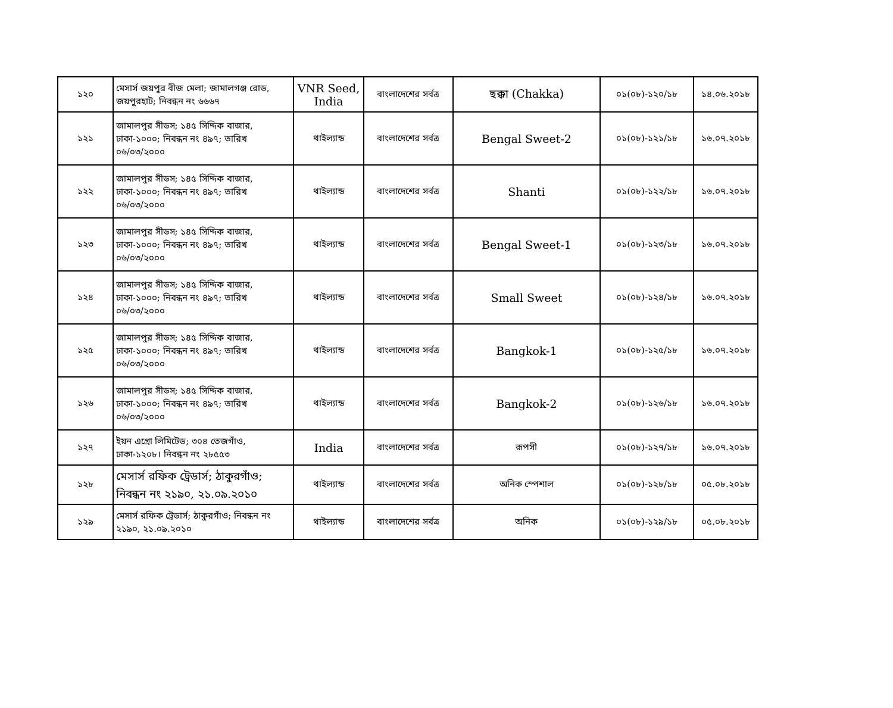| ১২০ | মেসার্স জয়পুর বীজ মেলা; জামালগঞ্জ রোড, জয়পুরহাট; নিবন্ধন নং ৬৬৬৭ | VNR Seed, India | বাংলাদেশের সর্বত্র | ছক্কা (Chakka) | ০১(০৮)-১২০/১৮ | ১৪.০৬.২০১৮ |
| ১২১ | জামালপুর সীডস; ১৪৫ সিদ্দিক বাজার, ঢাকা-১০০০; নিবন্ধন নং ৪৯৭; তারিখ ০৬/০৩/২০০০ | থাইল্যান্ড | বাংলাদেশের সর্বত্র | Bengal Sweet-2 | ০১(০৮)-১২১/১৮ | ১৬.০৭.২০১৮ |
| ১২২ | জামালপুর সীডস; ১৪৫ সিদ্দিক বাজার, ঢাকা-১০০০; নিবন্ধন নং ৪৯৭; তারিখ ০৬/০৩/২০০০ | থাইল্যান্ড | বাংলাদেশের সর্বত্র | Shanti | ০১(০৮)-১২২/১৮ | ১৬.০৭.২০১৮ |
| ১২৩ | জামালপুর সীডস; ১৪৫ সিদ্দিক বাজার, ঢাকা-১০০০; নিবন্ধন নং ৪৯৭; তারিখ ০৬/০৩/২০০০ | থাইল্যান্ড | বাংলাদেশের সর্বত্র | Bengal Sweet-1 | ০১(০৮)-১২৩/১৮ | ১৬.০৭.২০১৮ |
| ১২৪ | জামালপুর সীডস; ১৪৫ সিদ্দিক বাজার, ঢাকা-১০০০; নিবন্ধন নং ৪৯৭; তারিখ ০৬/০৩/২০০০ | থাইল্যান্ড | বাংলাদেশের সর্বত্র | Small Sweet | ০১(০৮)-১২৪/১৮ | ১৬.০৭.২০১৮ |
| ১২৫ | জামালপুর সীডস; ১৪৫ সিদ্দিক বাজার, ঢাকা-১০০০; নিবন্ধন নং ৪৯৭; তারিখ ০৬/০৩/২০০০ | থাইল্যান্ড | বাংলাদেশের সর্বত্র | Bangkok-1 | ০১(০৮)-১২৫/১৮ | ১৬.০৭.২০১৮ |
| ১২৬ | জামালপুর সীডস; ১৪৫ সিদ্দিক বাজার, ঢাকা-১০০০; নিবন্ধন নং ৪৯৭; তারিখ ০৬/০৩/২০০০ | থাইল্যান্ড | বাংলাদেশের সর্বত্র | Bangkok-2 | ০১(০৮)-১২৬/১৮ | ১৬.০৭.২০১৮ |
| ১২৭ | ইয়ন এগ্রো লিমিটেড; ৩০৪ তেজগাঁও, ঢাকা-১২০৮। নিবন্ধন নং ২৮৫৫৩ | India | বাংলাদেশের সর্বত্র | রূপসী | ০১(০৮)-১২৭/১৮ | ১৬.০৭.২০১৮ |
| ১২৮ | মেসার্স রফিক ট্রেডার্স; ঠাকুরগাঁও; নিবন্ধন নং ২১৯০, ২১.০৯.২০১০ | থাইল্যান্ড | বাংলাদেশের সর্বত্র | অনিক স্পেশাল | ০১(০৮)-১২৮/১৮ | ০৫.০৮.২০১৮ |
| ১২৯ | মেসার্স রফিক ট্রেডার্স; ঠাকুরগাঁও; নিবন্ধন নং ২১৯০, ২১.০৯.২০১০ | থাইল্যান্ড | বাংলাদেশের সর্বত্র | অনিক | ০১(০৮)-১২৯/১৮ | ০৫.০৮.২০১৮ |